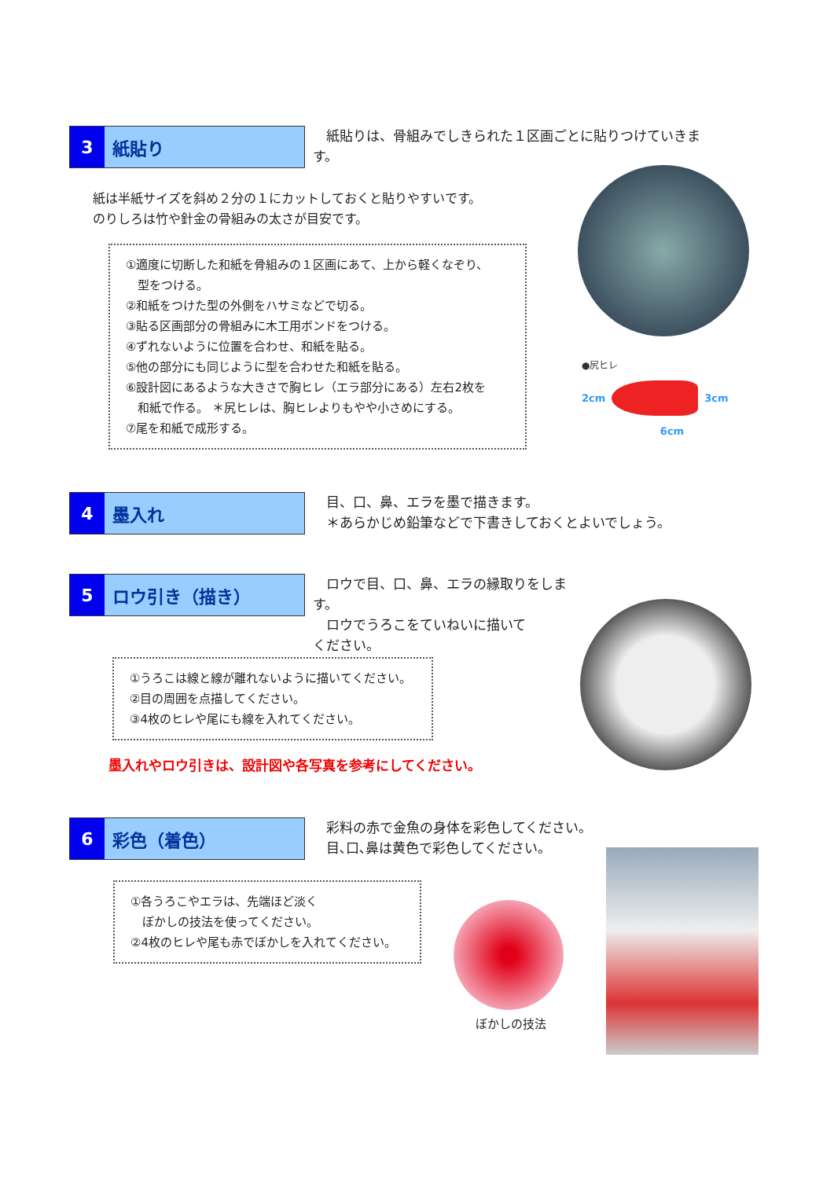3 紙貼り
　紙貼りは、骨組みでしきられた１区画ごとに貼りつけていきます。
紙は半紙サイズを斜め２分の１にカットしておくと貼りやすいです。
のりしろは竹や針金の骨組みの太さが目安です。
①適度に切断した和紙を骨組みの１区画にあて、上から軽くなぞり、
　型をつける。
②和紙をつけた型の外側をハサミなどで切る。
③貼る区画部分の骨組みに木工用ボンドをつける。
④ずれないように位置を合わせ、和紙を貼る。
⑤他の部分にも同じように型を合わせた和紙を貼る。
⑥設計図にあるような大きさで胸ヒレ（エラ部分にある）左右2枚を
　和紙で作る。 ＊尻ヒレは、胸ヒレよりもやや小さめにする。
⑦尾を和紙で成形する。
●尻ヒレ
2cm 3cm
6cm
4 墨入れ
　目、口、鼻、エラを墨で描きます。
　＊あらかじめ鉛筆などで下書きしておくとよいでしょう。
5 ロウ引き（描き）
　ロウで目、口、鼻、エラの縁取りをします。
　ロウでうろこをていねいに描いて
ください。
①うろこは線と線が離れないように描いてください。
②目の周囲を点描してください。
③4枚のヒレや尾にも線を入れてください。
墨入れやロウ引きは、設計図や各写真を参考にしてください。
6 彩色（着色）
　彩料の赤で金魚の身体を彩色してください。
　目､口､鼻は黄色で彩色してください。
①各うろこやエラは、先端ほど淡く
　ぼかしの技法を使ってください。
②4枚のヒレや尾も赤でぼかしを入れてください。
ぼかしの技法